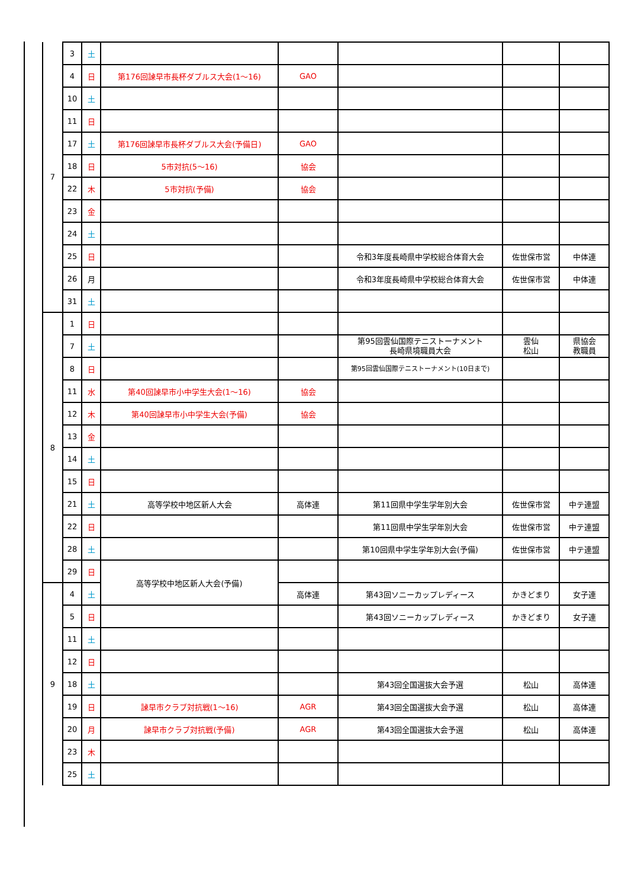| 7 | 3 | 土 | | | | | |
| | 4 | 日 | 第176回諫早市長杯ダブルス大会(1～16) | GAO | | | |
| | 10 | 土 | | | | | |
| | 11 | 日 | | | | | |
| | 17 | 土 | 第176回諫早市長杯ダブルス大会(予備日) | GAO | | | |
| | 18 | 日 | 5市対抗(5～16) | 協会 | | | |
| | 22 | 木 | 5市対抗(予備) | 協会 | | | |
| | 23 | 金 | | | | | |
| | 24 | 土 | | | | | |
| | 25 | 日 | | | 令和3年度長崎県中学校総合体育大会 | 佐世保市営 | 中体連 |
| | 26 | 月 | | | 令和3年度長崎県中学校総合体育大会 | 佐世保市営 | 中体連 |
| | 31 | 土 | | | | | |
| 8 | 1 | 日 | | | | | |
| | 7 | 土 | | | 第95回雲仙国際テニストーナメント 長崎県境職員大会 | 雲仙 松山 | 県協会 教職員 |
| | 8 | 日 | | | 第95回雲仙国際テニストーナメント(10日まで) | | |
| | 11 | 水 | 第40回諫早市小中学生大会(1～16) | 協会 | | | |
| | 12 | 木 | 第40回諫早市小中学生大会(予備) | 協会 | | | |
| | 13 | 金 | | | | | |
| | 14 | 土 | | | | | |
| | 15 | 日 | | | | | |
| | 21 | 土 | 高等学校中地区新人大会 | 高体連 | 第11回県中学生学年別大会 | 佐世保市営 | 中テ連盟 |
| | 22 | 日 | | | 第11回県中学生学年別大会 | 佐世保市営 | 中テ連盟 |
| | 28 | 土 | | | 第10回県中学生学年別大会(予備) | 佐世保市営 | 中テ連盟 |
| | 29 | 日 | 高等学校中地区新人大会(予備) | | | | |
| 9 | 4 | 土 | | 高体連 | 第43回ソニーカップレディース | かきどまり | 女子連 |
| | 5 | 日 | | | 第43回ソニーカップレディース | かきどまり | 女子連 |
| | 11 | 土 | | | | | |
| | 12 | 日 | | | | | |
| | 18 | 土 | | | 第43回全国選抜大会予選 | 松山 | 高体連 |
| | 19 | 日 | 諫早市クラブ対抗戦(1～16) | AGR | 第43回全国選抜大会予選 | 松山 | 高体連 |
| | 20 | 月 | 諫早市クラブ対抗戦(予備) | AGR | 第43回全国選抜大会予選 | 松山 | 高体連 |
| | 23 | 木 | | | | | |
| | 25 | 土 | | | | | |